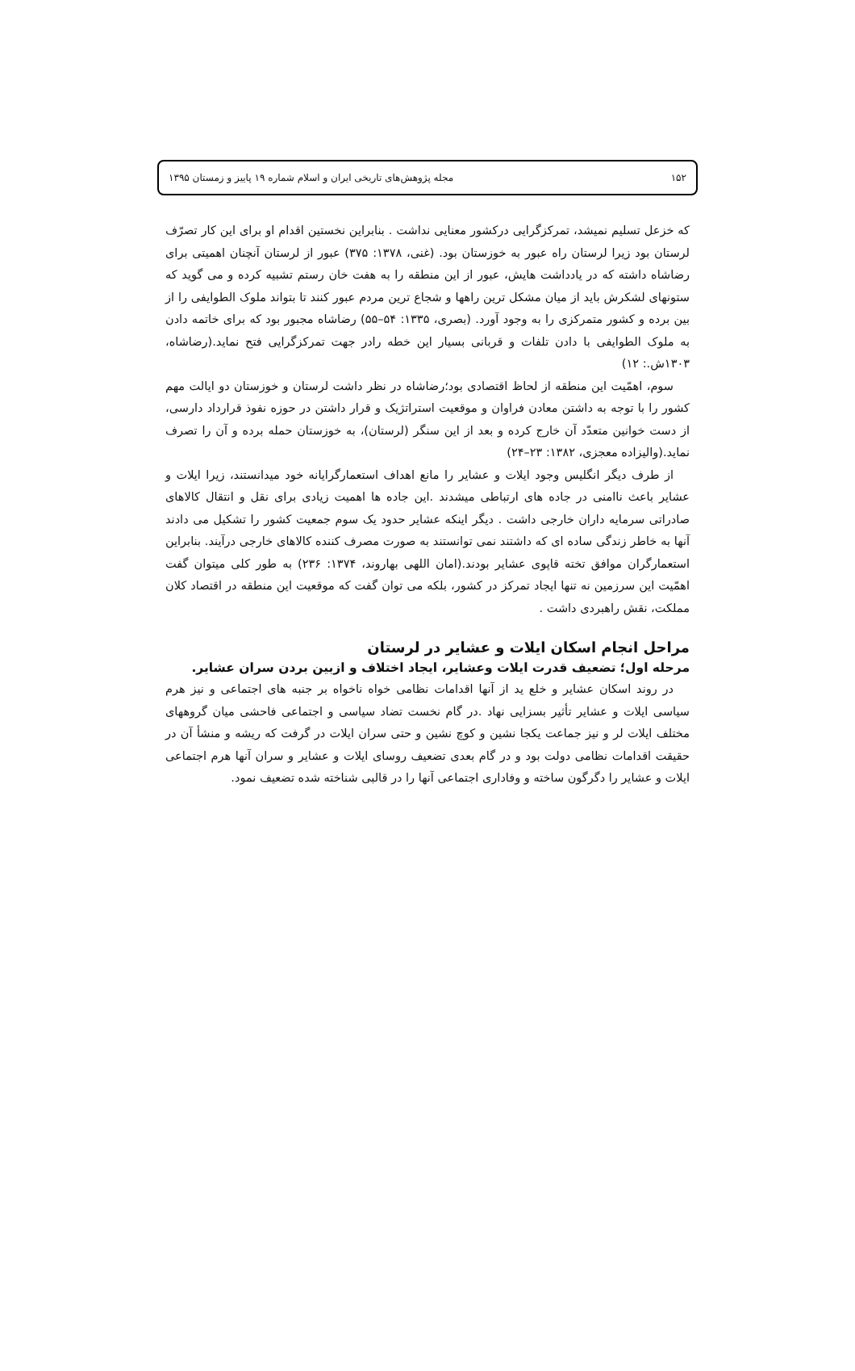۱۵۲ مجله پژوهش‌های تاریخی ایران و اسلام شماره ۱۹ پاییز و زمستان ۱۳۹۵
که خزعل تسلیم نمیشد، تمرکزگرایی درکشور معنایی نداشت . بنابراین نخستین اقدام او برای این کار تصرّف لرستان بود زیرا لرستان راه عبور به خوزستان بود. (غنی، ۱۳۷۸: ۳۷۵) عبور از لرستان آنچنان اهمیتی برای رضاشاه داشته که در یادداشت هایش، عبور از این منطقه را به هفت خان رستم تشبیه کرده و می گوید که ستونهای لشکرش باید از میان مشکل ترین راهها و شجاع ترین مردم عبور کنند تا بتواند ملوک الطوایفی را از بین برده و کشور متمرکزی را به وجود آورد. (بصری، ۱۳۳۵: ۵۴–۵۵) رضاشاه مجبور بود که برای خاتمه دادن به ملوک الطوایفی با دادن تلفات و قربانی بسیار این خطه رادر جهت تمرکزگرایی فتح نماید.(رضاشاه، ۱۳۰۳ش.: ۱۲)
سوم، اهمّیت این منطقه از لحاظ اقتصادی بود؛رضاشاه در نظر داشت لرستان و خوزستان دو ایالت مهم کشور را با توجه به داشتن معادن فراوان و موقعیت استراتژیک و قرار داشتن در حوزه نفوذ قرارداد دارسی، از دست خوانین متعدّد آن خارج کرده و بعد از این سنگر (لرستان)، به خوزستان حمله برده و آن را تصرف نماید.(والیزاده معجزی، ۱۳۸۲: ۲۳–۲۴)
از طرف دیگر انگلیس وجود ایلات و عشایر را مانع اهداف استعمارگرایانه خود میدانستند، زیرا ایلات و عشایر باعث ناامنی در جاده های ارتباطی میشدند .این جاده ها اهمیت زیادی برای نقل و انتقال کالاهای صادراتی سرمایه داران خارجی داشت . دیگر اینکه عشایر حدود یک سوم جمعیت کشور را تشکیل می دادند آنها به خاطر زندگی ساده ای که داشتند نمی توانستند به صورت مصرف کننده کالاهای خارجی درآیند. بنابراین استعمارگران موافق تخته قاپوی عشایر بودند.(امان اللهی بهاروند، ۱۳۷۴: ۲۳۶) به طور کلی میتوان گفت اهمّیت این سرزمین نه تنها ایجاد تمرکز در کشور، بلکه می توان گفت که موقعیت این منطقه در اقتصاد کلان مملکت، نقش راهبردی داشت .
مراحل انجام اسکان ایلات و عشایر در لرستان
مرحله اول؛ تضعیف قدرت ایلات وعشایر، ایجاد اختلاف و ازبین بردن سران عشایر.
در روند اسکان عشایر و خلع ید از آنها اقدامات نظامی خواه ناخواه بر جنبه های اجتماعی و نیز هرم سیاسی ایلات و عشایر تأثیر بسزایی نهاد .در گام نخست تضاد سیاسی و اجتماعی فاحشی میان گروههای مختلف ایلات لر و نیز جماعت یکجا نشین و کوچ نشین و حتی سران ایلات در گرفت که ریشه و منشأ آن در حقیقت اقدامات نظامی دولت بود و در گام بعدی تضعیف روسای ایلات و عشایر و سران آنها هرم اجتماعی ایلات و عشایر را دگرگون ساخته و وفاداری اجتماعی آنها را در قالبی شناخته شده تضعیف نمود.